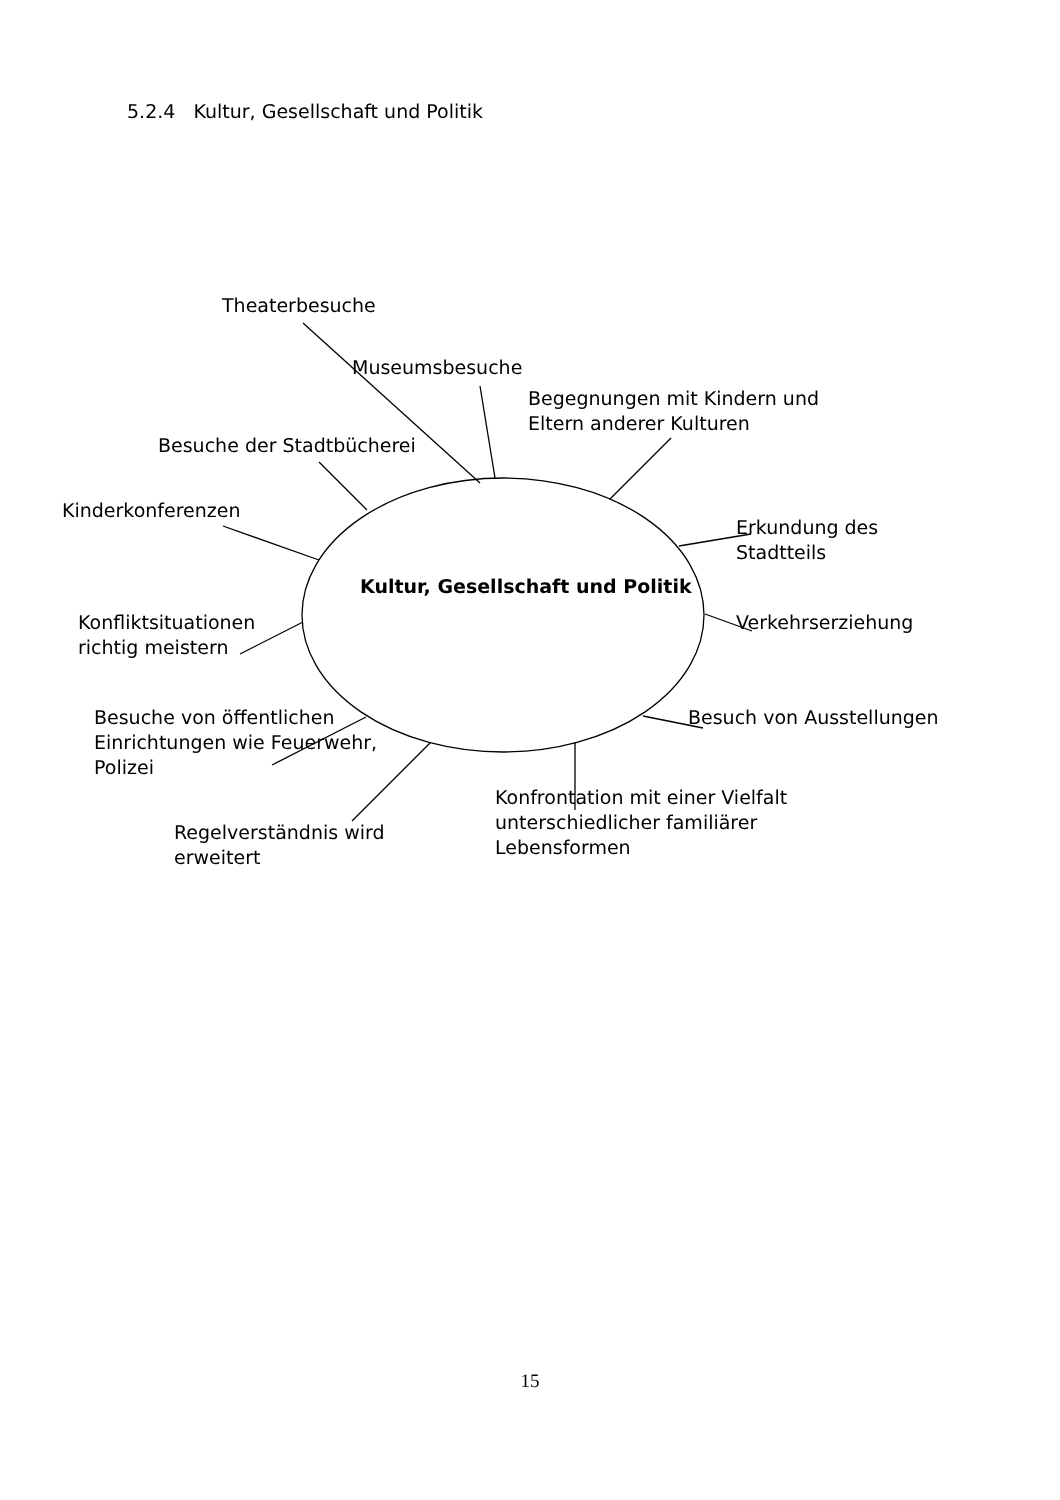5.2.4 Kultur, Gesellschaft und Politik
Theaterbesuche
Museumsbesuche
Begegnungen mit Kindern und
Eltern anderer Kulturen
Besuche der Stadtbücherei
Kinderkonferenzen
Erkundung des
Stadtteils
Kultur, Gesellschaft und Politik
Konfliktsituationen
richtig meistern
Verkehrserziehung
Besuche von öffentlichen
Einrichtungen wie Feuerwehr,
Polizei
Besuch von Ausstellungen
Konfrontation mit einer Vielfalt
unterschiedlicher familiärer
Lebensformen
Regelverständnis wird
erweitert
15